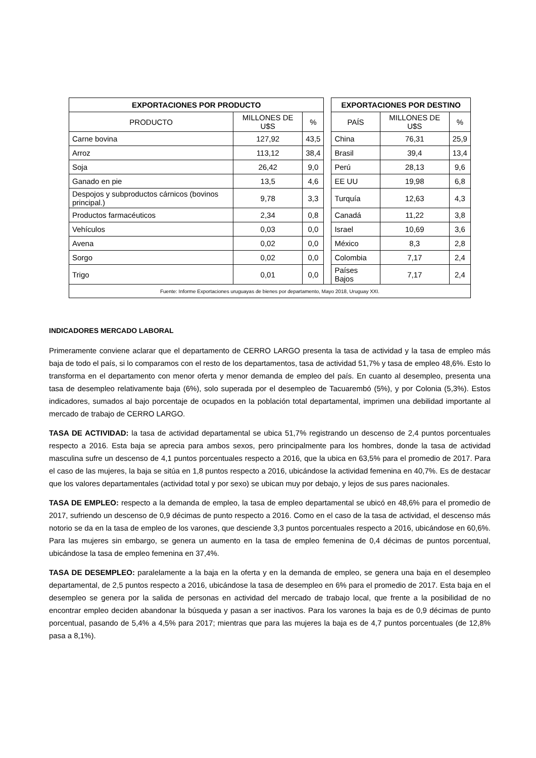| EXPORTACIONES POR PRODUCTO | | | | EXPORTACIONES POR DESTINO | | |
| PRODUCTO | MILLONES DE U$S | % | | PAÍS | MILLONES DE U$S | % |
| Carne bovina | 127,92 | 43,5 | | China | 76,31 | 25,9 |
| Arroz | 113,12 | 38,4 | | Brasil | 39,4 | 13,4 |
| Soja | 26,42 | 9,0 | | Perú | 28,13 | 9,6 |
| Ganado en pie | 13,5 | 4,6 | | EE UU | 19,98 | 6,8 |
| Despojos y subproductos cárnicos (bovinos principal.) | 9,78 | 3,3 | | Turquía | 12,63 | 4,3 |
| Productos farmacéuticos | 2,34 | 0,8 | | Canadá | 11,22 | 3,8 |
| Vehículos | 0,03 | 0,0 | | Israel | 10,69 | 3,6 |
| Avena | 0,02 | 0,0 | | México | 8,3 | 2,8 |
| Sorgo | 0,02 | 0,0 | | Colombia | 7,17 | 2,4 |
| Trigo | 0,01 | 0,0 | | Países Bajos | 7,17 | 2,4 |
| Fuente: Informe Exportaciones uruguayas de bienes por departamento, Mayo 2018, Uruguay XXI. | | | | | | |
INDICADORES MERCADO LABORAL
Primeramente conviene aclarar que el departamento de CERRO LARGO presenta la tasa de actividad y la tasa de empleo más baja de todo el país, si lo comparamos con el resto de los departamentos, tasa de actividad 51,7% y tasa de empleo 48,6%. Esto lo transforma en el departamento con menor oferta y menor demanda de empleo del país. En cuanto al desempleo, presenta una tasa de desempleo relativamente baja (6%), solo superada por el desempleo de Tacuarembó (5%), y por Colonia (5,3%). Estos indicadores, sumados al bajo porcentaje de ocupados en la población total departamental, imprimen una debilidad importante al mercado de trabajo de CERRO LARGO.
TASA DE ACTIVIDAD: la tasa de actividad departamental se ubica 51,7% registrando un descenso de 2,4 puntos porcentuales respecto a 2016. Esta baja se aprecia para ambos sexos, pero principalmente para los hombres, donde la tasa de actividad masculina sufre un descenso de 4,1 puntos porcentuales respecto a 2016, que la ubica en 63,5% para el promedio de 2017. Para el caso de las mujeres, la baja se sitúa en 1,8 puntos respecto a 2016, ubicándose la actividad femenina en 40,7%. Es de destacar que los valores departamentales (actividad total y por sexo) se ubican muy por debajo, y lejos de sus pares nacionales.
TASA DE EMPLEO: respecto a la demanda de empleo, la tasa de empleo departamental se ubicó en 48,6% para el promedio de 2017, sufriendo un descenso de 0,9 décimas de punto respecto a 2016. Como en el caso de la tasa de actividad, el descenso más notorio se da en la tasa de empleo de los varones, que desciende 3,3 puntos porcentuales respecto a 2016, ubicándose en 60,6%. Para las mujeres sin embargo, se genera un aumento en la tasa de empleo femenina de 0,4 décimas de puntos porcentual, ubicándose la tasa de empleo femenina en 37,4%.
TASA DE DESEMPLEO: paralelamente a la baja en la oferta y en la demanda de empleo, se genera una baja en el desempleo departamental, de 2,5 puntos respecto a 2016, ubicándose la tasa de desempleo en 6% para el promedio de 2017. Esta baja en el desempleo se genera por la salida de personas en actividad del mercado de trabajo local, que frente a la posibilidad de no encontrar empleo deciden abandonar la búsqueda y pasan a ser inactivos. Para los varones la baja es de 0,9 décimas de punto porcentual, pasando de 5,4% a 4,5% para 2017; mientras que para las mujeres la baja es de 4,7 puntos porcentuales (de 12,8% pasa a 8,1%).